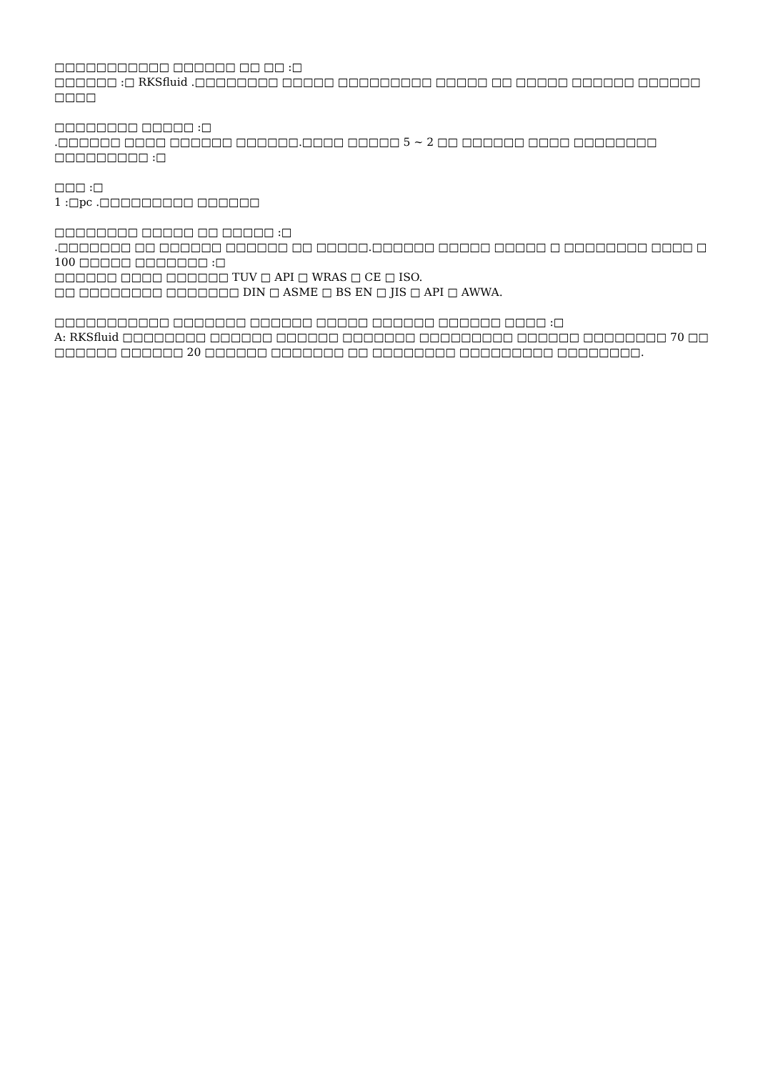□□□□□□□□□□□ □□□□□□ □□ □□ :□
□□□□□□ :□ RKSfluid .□□□□□□□□ □□□□□ □□□□□□□□□ □□□□□ □□ □□□□□ □□□□□□ □□□□□□ □□□□
□□□□□□□□ □□□□□ :□
.□□□□□□ □□□□ □□□□□□ □□□□□□.□□□□ □□□□□ 5 ~ 2 □□ □□□□□□ □□□□ □□□□□□□□ □□□□□□□□□ :□
□□□ :□
1 :□pc .□□□□□□□□□ □□□□□□
□□□□□□□□ □□□□□ □□ □□□□□ :□
.□□□□□□□ □□ □□□□□□ □□□□□□ □□ □□□□□.□□□□□□ □□□□□ □□□□□ □ □□□□□□□□ □□□□ □ 100 □□□□□ □□□□□□□ :□
□□□□□□ □□□□ □□□□□□ TUV □ API □ WRAS □ CE □ ISO.
□□ □□□□□□□□ □□□□□□□ DIN □ ASME □ BS EN □ JIS □ API □ AWWA.
□□□□□□□□□□□ □□□□□□□ □□□□□□ □□□□□ □□□□□□ □□□□□□ □□□□ :□
A: RKSfluid □□□□□□□□ □□□□□□ □□□□□□ □□□□□□□ □□□□□□□□□ □□□□□□ □□□□□□□□ 70 □□ □□□□□□ □□□□□□ 20 □□□□□□ □□□□□□□ □□ □□□□□□□□ □□□□□□□□□ □□□□□□□□.